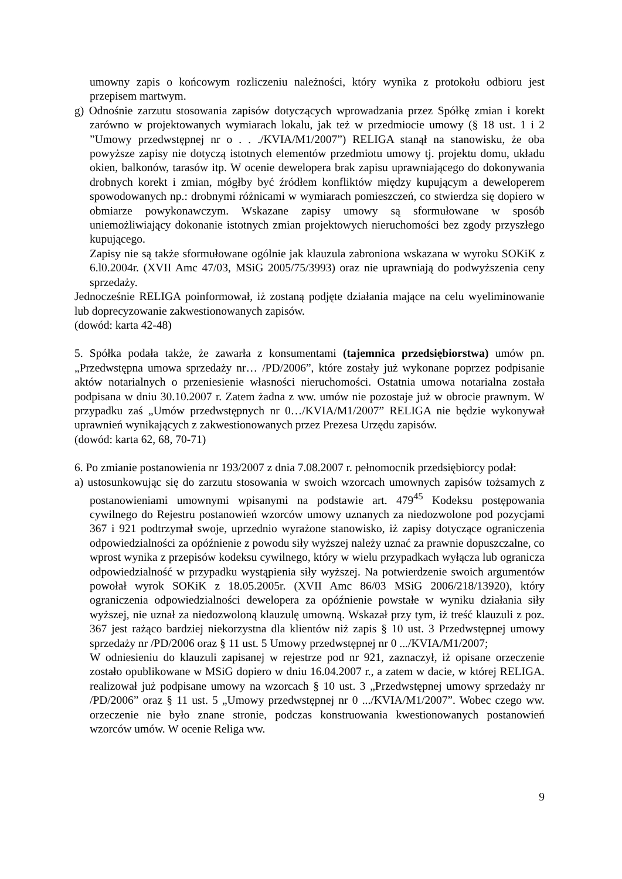umowny zapis o końcowym rozliczeniu należności, który wynika z protokołu odbioru jest przepisem martwym.
g) Odnośnie zarzutu stosowania zapisów dotyczących wprowadzania przez Spółkę zmian i korekt zarówno w projektowanych wymiarach lokalu, jak też w przedmiocie umowy (§ 18 ust. 1 i 2 ”Umowy przedwstępnej nr o . . ./KVIA/M1/2007”) RELIGA stanął na stanowisku, że oba powyższe zapisy nie dotyczą istotnych elementów przedmiotu umowy tj. projektu domu, układu okien, balkonów, tarasów itp. W ocenie dewelopera brak zapisu uprawniającego do dokonywania drobnych korekt i zmian, mógłby być źródłem konfliktów między kupującym a deweloperem spowodowanych np.: drobnymi różnicami w wymiarach pomieszczeń, co stwierdza się dopiero w obmiarze powykonawczym. Wskazane zapisy umowy są sformułowane w sposób uniemożliwiający dokonanie istotnych zmian projektowych nieruchomości bez zgody przyszłego kupującego.
Zapisy nie są także sformułowane ogólnie jak klauzula zabroniona wskazana w wyroku SOKiK z 6.l0.2004r. (XVII Amc 47/03, MSiG 2005/75/3993) oraz nie uprawniają do podwyższenia ceny sprzedaży.
Jednocześnie RELIGA poinformował, iż zostaną podjęte działania mające na celu wyeliminowanie lub doprecyzowanie zakwestionowanych zapisów.
(dowód: karta 42-48)
5. Spółka podała także, że zawarła z konsumentami (tajemnica przedsiębiorstwa) umów pn. „Przedwstępna umowa sprzedaży nr… /PD/2006”, które zostały już wykonane poprzez podpisanie aktów notarialnych o przeniesienie własności nieruchomości. Ostatnia umowa notarialna została podpisana w dniu 30.10.2007 r. Zatem żadna z ww. umów nie pozostaje już w obrocie prawnym. W przypadku zaś „Umów przedwstępnych nr 0…/KVIA/M1/2007” RELIGA nie będzie wykonywał uprawnień wynikających z zakwestionowanych przez Prezesa Urzędu zapisów.
(dowód: karta 62, 68, 70-71)
6. Po zmianie postanowienia nr 193/2007 z dnia 7.08.2007 r. pełnomocnik przedsiębiorcy podał:
a) ustosunkowując się do zarzutu stosowania w swoich wzorcach umownych zapisów tożsamych z postanowieniami umownymi wpisanymi na podstawie art. 479<sup>45</sup> Kodeksu postępowania cywilnego do Rejestru postanowień wzorców umowy uznanych za niedozwolone pod pozycjami 367 i 921 podtrzymał swoje, uprzednio wyrażone stanowisko, iż zapisy dotyczące ograniczenia odpowiedzialności za opóźnienie z powodu siły wyższej należy uznać za prawnie dopuszczalne, co wprost wynika z przepisów kodeksu cywilnego, który w wielu przypadkach wyłącza lub ogranicza odpowiedzialność w przypadku wystąpienia siły wyższej. Na potwierdzenie swoich argumentów powołał wyrok SOKiK z 18.05.2005r. (XVII Amc 86/03 MSiG 2006/218/13920), który ograniczenia odpowiedzialności dewelopera za opóźnienie powstałe w wyniku działania siły wyższej, nie uznał za niedozwoloną klauzulę umowną. Wskazał przy tym, iż treść klauzuli z poz. 367 jest rażąco bardziej niekorzystna dla klientów niż zapis § 10 ust. 3 Przedwstępnej umowy sprzedaży nr /PD/2006 oraz § 11 ust. 5 Umowy przedwstępnej nr 0 .../KVIA/M1/2007;
W odniesieniu do klauzuli zapisanej w rejestrze pod nr 921, zaznaczył, iż opisane orzeczenie zostało opublikowane w MSiG dopiero w dniu 16.04.2007 r., a zatem w dacie, w której RELIGA. realizował już podpisane umowy na wzorcach § 10 ust. 3 „Przedwstępnej umowy sprzedaży nr /PD/2006” oraz § 11 ust. 5 „Umowy przedwstępnej nr 0 .../KVIA/M1/2007”. Wobec czego ww. orzeczenie nie było znane stronie, podczas konstruowania kwestionowanych postanowień wzorców umów. W ocenie Religa ww.
9